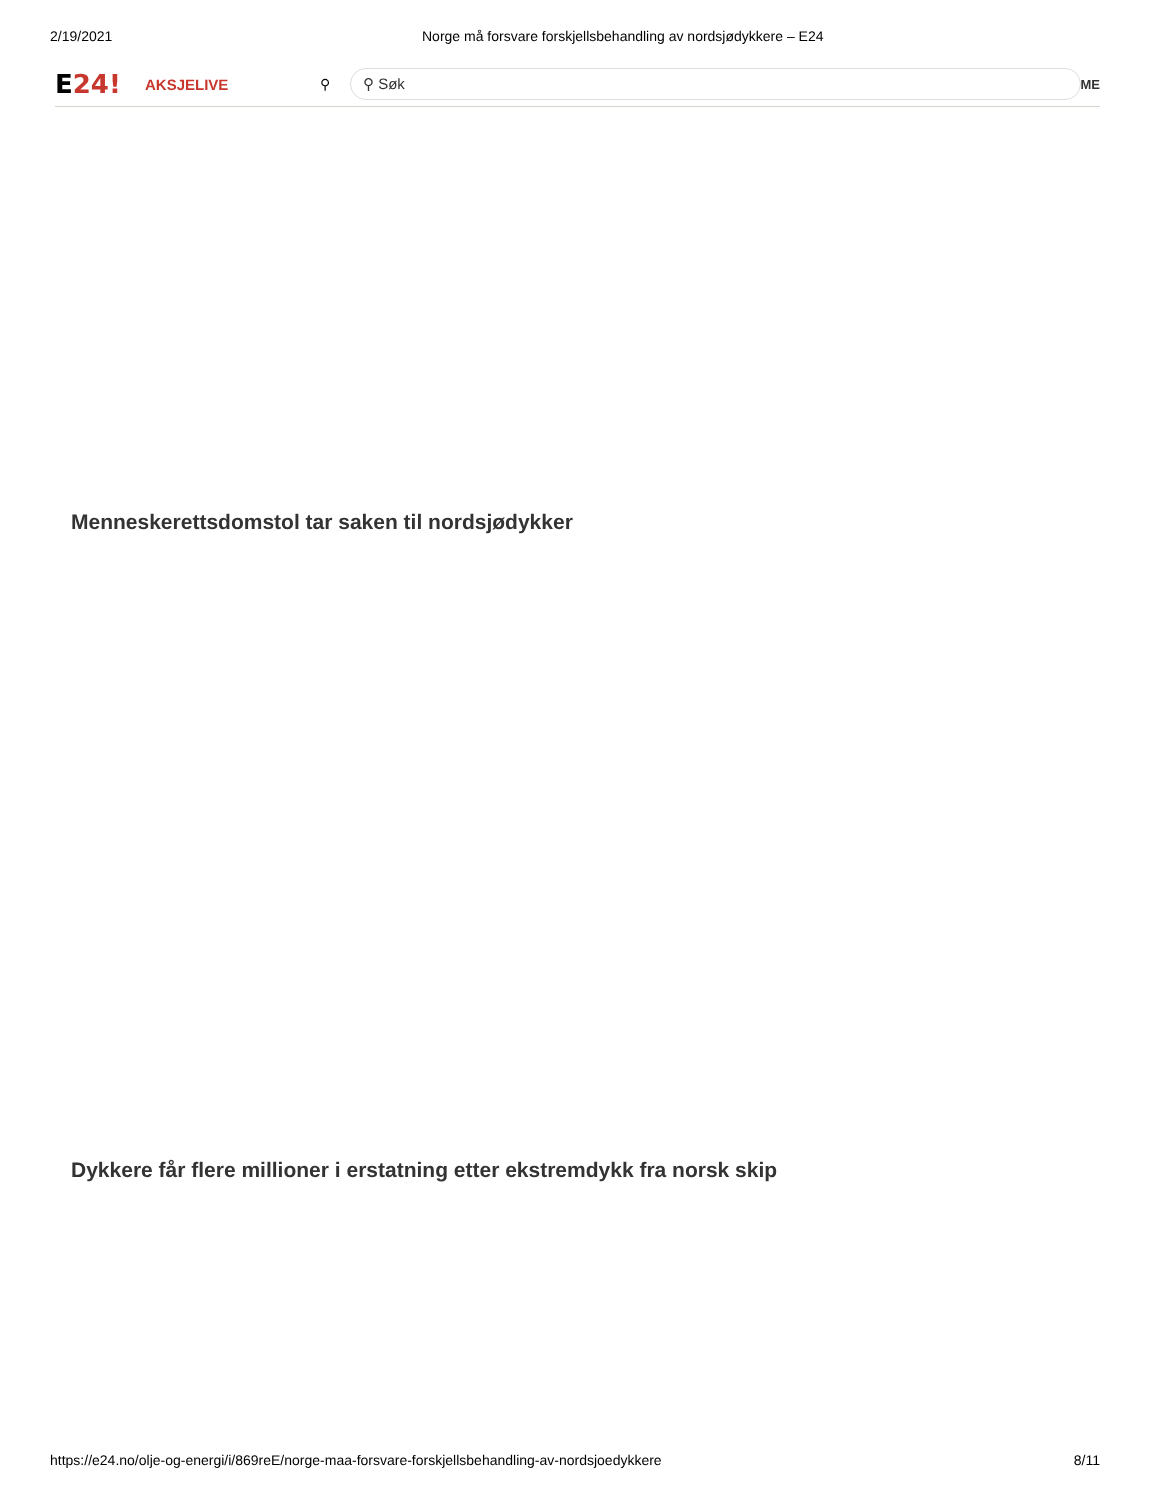2/19/2021 Norge må forsvare forskjellsbehandling av nordsjødykkere – E24
E24!
AKSJELIVE ⚲
⚲ Søk
ME
Menneskerettsdomstol tar saken til nordsjødykker
Dykkere får flere millioner i erstatning etter ekstremdykk fra norsk skip
https://e24.no/olje-og-energi/i/869reE/norge-maa-forsvare-forskjellsbehandling-av-nordsjoedykkere 8/11